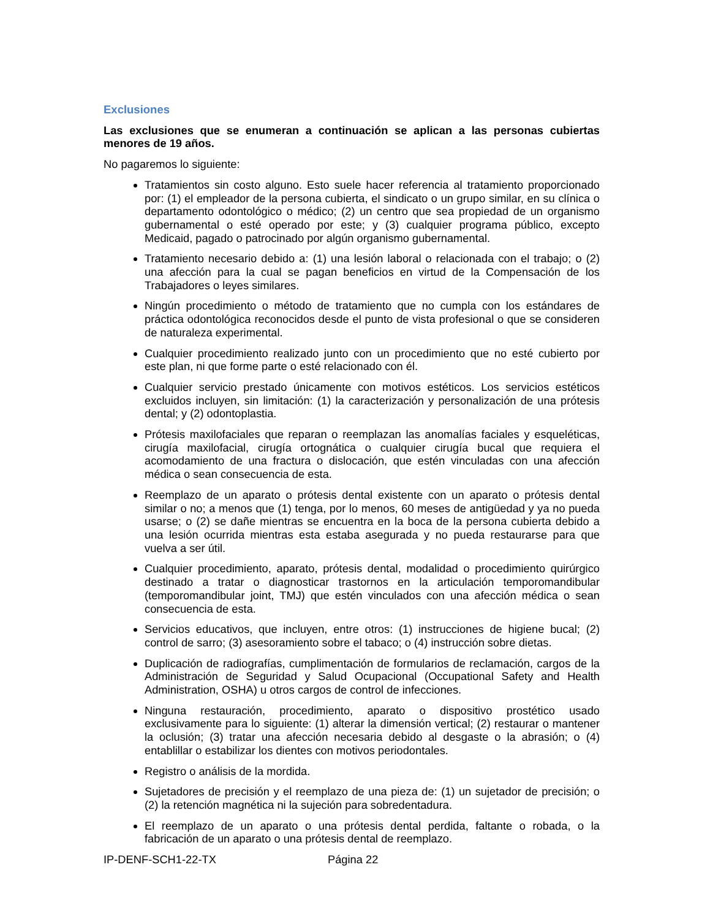Exclusiones
Las exclusiones que se enumeran a continuación se aplican a las personas cubiertas menores de 19 años.
No pagaremos lo siguiente:
Tratamientos sin costo alguno. Esto suele hacer referencia al tratamiento proporcionado por: (1) el empleador de la persona cubierta, el sindicato o un grupo similar, en su clínica o departamento odontológico o médico; (2) un centro que sea propiedad de un organismo gubernamental o esté operado por este; y (3) cualquier programa público, excepto Medicaid, pagado o patrocinado por algún organismo gubernamental.
Tratamiento necesario debido a: (1) una lesión laboral o relacionada con el trabajo; o (2) una afección para la cual se pagan beneficios en virtud de la Compensación de los Trabajadores o leyes similares.
Ningún procedimiento o método de tratamiento que no cumpla con los estándares de práctica odontológica reconocidos desde el punto de vista profesional o que se consideren de naturaleza experimental.
Cualquier procedimiento realizado junto con un procedimiento que no esté cubierto por este plan, ni que forme parte o esté relacionado con él.
Cualquier servicio prestado únicamente con motivos estéticos. Los servicios estéticos excluidos incluyen, sin limitación: (1) la caracterización y personalización de una prótesis dental; y (2) odontoplastia.
Prótesis maxilofaciales que reparan o reemplazan las anomalías faciales y esqueléticas, cirugía maxilofacial, cirugía ortognática o cualquier cirugía bucal que requiera el acomodamiento de una fractura o dislocación, que estén vinculadas con una afección médica o sean consecuencia de esta.
Reemplazo de un aparato o prótesis dental existente con un aparato o prótesis dental similar o no; a menos que (1) tenga, por lo menos, 60 meses de antigüedad y ya no pueda usarse; o (2) se dañe mientras se encuentra en la boca de la persona cubierta debido a una lesión ocurrida mientras esta estaba asegurada y no pueda restaurarse para que vuelva a ser útil.
Cualquier procedimiento, aparato, prótesis dental, modalidad o procedimiento quirúrgico destinado a tratar o diagnosticar trastornos en la articulación temporomandibular (temporomandibular joint, TMJ) que estén vinculados con una afección médica o sean consecuencia de esta.
Servicios educativos, que incluyen, entre otros: (1) instrucciones de higiene bucal; (2) control de sarro; (3) asesoramiento sobre el tabaco; o (4) instrucción sobre dietas.
Duplicación de radiografías, cumplimentación de formularios de reclamación, cargos de la Administración de Seguridad y Salud Ocupacional (Occupational Safety and Health Administration, OSHA) u otros cargos de control de infecciones.
Ninguna restauración, procedimiento, aparato o dispositivo prostético usado exclusivamente para lo siguiente: (1) alterar la dimensión vertical; (2) restaurar o mantener la oclusión; (3) tratar una afección necesaria debido al desgaste o la abrasión; o (4) entablillar o estabilizar los dientes con motivos periodontales.
Registro o análisis de la mordida.
Sujetadores de precisión y el reemplazo de una pieza de: (1) un sujetador de precisión; o (2) la retención magnética ni la sujeción para sobredentadura.
El reemplazo de un aparato o una prótesis dental perdida, faltante o robada, o la fabricación de un aparato o una prótesis dental de reemplazo.
IP-DENF-SCH1-22-TX Página 22